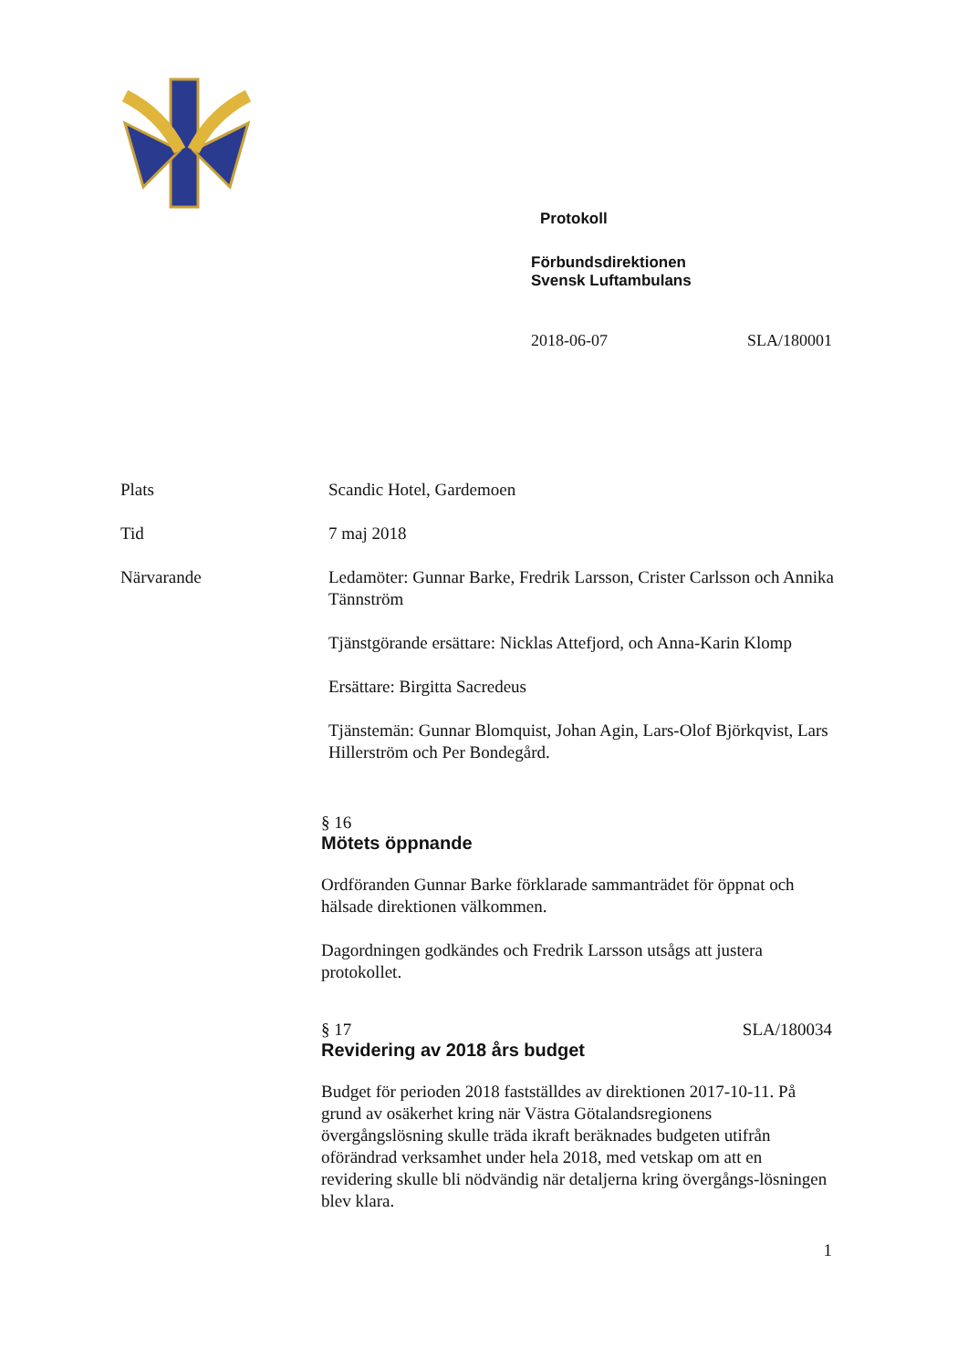Protokoll
Förbundsdirektionen
Svensk Luftambulans
2018-06-07 SLA/180001
Plats Scandic Hotel, Gardemoen
Tid 7 maj 2018
Närvarande Ledamöter: Gunnar Barke, Fredrik Larsson, Crister Carlsson och Annika Tännström
Tjänstgörande ersättare: Nicklas Attefjord, och Anna-Karin Klomp
Ersättare: Birgitta Sacredeus
Tjänstemän: Gunnar Blomquist, Johan Agin, Lars-Olof Björkqvist, Lars Hillerström och Per Bondegård.
§ 16
Mötets öppnande
Ordföranden Gunnar Barke förklarade sammanträdet för öppnat och hälsade direktionen välkommen.
Dagordningen godkändes och Fredrik Larsson utsågs att justera protokollet.
§ 17 SLA/180034
Revidering av 2018 års budget
Budget för perioden 2018 fastställdes av direktionen 2017-10-11. På grund av osäkerhet kring när Västra Götalandsregionens övergångslösning skulle träda ikraft beräknades budgeten utifrån oförändrad verksamhet under hela 2018, med vetskap om att en revidering skulle bli nödvändig när detaljerna kring övergångs-lösningen blev klara.
1